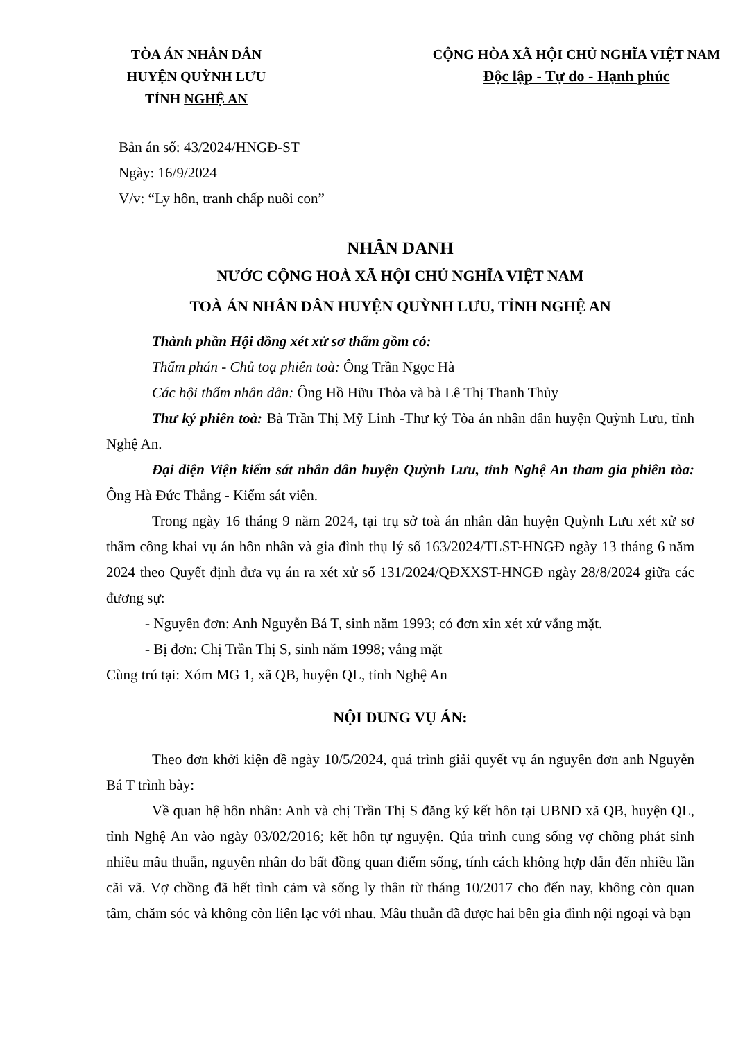TÒA ÁN NHÂN DÂN
HUYỆN QUỲNH LƯU
TỈNH NGHỆ AN
CỘNG HÒA XÃ HỘI CHỦ NGHĨA VIỆT NAM
Độc lập - Tự do - Hạnh phúc
Bản án số: 43/2024/HNGĐ-ST
Ngày: 16/9/2024
V/v: “Ly hôn, tranh chấp nuôi con”
NHÂN DANH
NƯỚC CỘNG HOÀ XÃ HỘI CHỦ NGHĨA VIỆT NAM
TOÀ ÁN NHÂN DÂN HUYỆN QUỲNH LƯU, TỈNH NGHỆ AN
Thành phần Hội đồng xét xử sơ thẩm gồm có:
Thẩm phán - Chủ toạ phiên toà: Ông Trần Ngọc Hà
Các hội thẩm nhân dân: Ông Hồ Hữu Thỏa và bà Lê Thị Thanh Thủy
Thư ký phiên toà: Bà Trần Thị Mỹ Linh -Thư ký Tòa án nhân dân huyện Quỳnh Lưu, tỉnh Nghệ An.
Đại diện Viện kiểm sát nhân dân huyện Quỳnh Lưu, tỉnh Nghệ An tham gia phiên tòa: Ông Hà Đức Thắng - Kiểm sát viên.
Trong ngày 16 tháng 9 năm 2024, tại trụ sở toà án nhân dân huyện Quỳnh Lưu xét xử sơ thẩm công khai vụ án hôn nhân và gia đình thụ lý số 163/2024/TLST-HNGĐ ngày 13 tháng 6 năm 2024 theo Quyết định đưa vụ án ra xét xử số 131/2024/QĐXXST-HNGĐ ngày 28/8/2024 giữa các đương sự:
- Nguyên đơn: Anh Nguyễn Bá T, sinh năm 1993; có đơn xin xét xử vắng mặt.
- Bị đơn: Chị Trần Thị S, sinh năm 1998; vắng mặt
Cùng trú tại: Xóm MG 1, xã QB, huyện QL, tỉnh Nghệ An
NỘI DUNG VỤ ÁN:
Theo đơn khởi kiện đề ngày 10/5/2024, quá trình giải quyết vụ án nguyên đơn anh Nguyễn Bá T trình bày:
Về quan hệ hôn nhân: Anh và chị Trần Thị S đăng ký kết hôn tại UBND xã QB, huyện QL, tỉnh Nghệ An vào ngày 03/02/2016; kết hôn tự nguyện. Qúa trình cung sống vợ chồng phát sinh nhiều mâu thuẫn, nguyên nhân do bất đồng quan điểm sống, tính cách không hợp dẫn đến nhiều lần cãi vã. Vợ chồng đã hết tình cảm và sống ly thân từ tháng 10/2017 cho đến nay, không còn quan tâm, chăm sóc và không còn liên lạc với nhau. Mâu thuẫn đã được hai bên gia đình nội ngoại và bạn